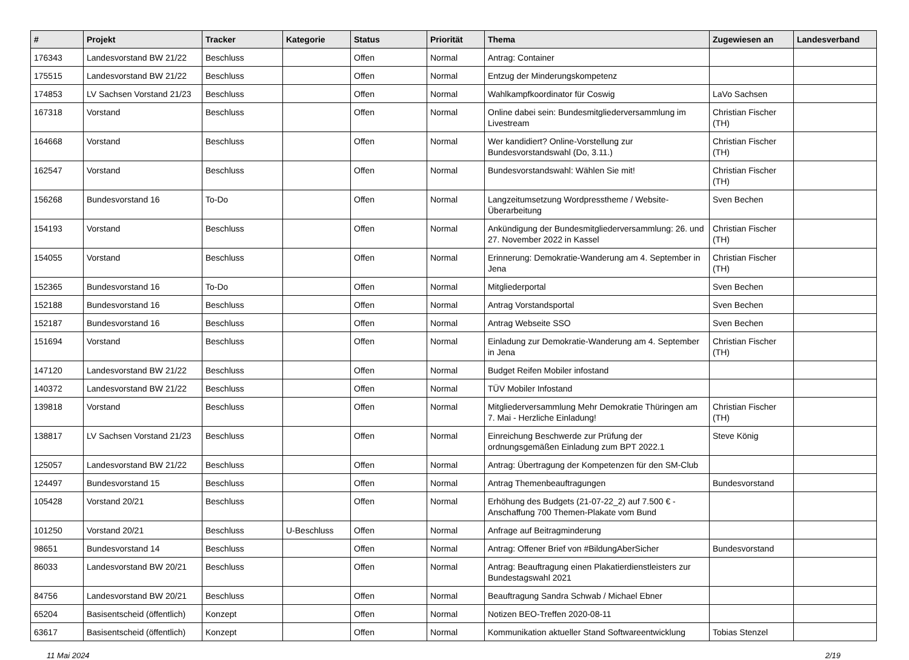| # | Projekt | Tracker | Kategorie | Status | Priorität | Thema | Zugewiesen an | Landesverband |
| --- | --- | --- | --- | --- | --- | --- | --- | --- |
| 176343 | Landesvorstand BW 21/22 | Beschluss | | Offen | Normal | Antrag: Container | | |
| 175515 | Landesvorstand BW 21/22 | Beschluss | | Offen | Normal | Entzug der Minderungskompetenz | | |
| 174853 | LV Sachsen Vorstand 21/23 | Beschluss | | Offen | Normal | Wahlkampfkoordinator für Coswig | LaVo Sachsen | |
| 167318 | Vorstand | Beschluss | | Offen | Normal | Online dabei sein: Bundesmitgliederversammlung im Livestream | Christian Fischer (TH) | |
| 164668 | Vorstand | Beschluss | | Offen | Normal | Wer kandidiert? Online-Vorstellung zur Bundesvorstandswahl (Do, 3.11.) | Christian Fischer (TH) | |
| 162547 | Vorstand | Beschluss | | Offen | Normal | Bundesvorstandswahl: Wählen Sie mit! | Christian Fischer (TH) | |
| 156268 | Bundesvorstand 16 | To-Do | | Offen | Normal | Langzeitumsetzung Wordpresstheme / Website-Überarbeitung | Sven Bechen | |
| 154193 | Vorstand | Beschluss | | Offen | Normal | Ankündigung der Bundesmitgliederversammlung: 26. und 27. November 2022 in Kassel | Christian Fischer (TH) | |
| 154055 | Vorstand | Beschluss | | Offen | Normal | Erinnerung: Demokratie-Wanderung am 4. September in Jena | Christian Fischer (TH) | |
| 152365 | Bundesvorstand 16 | To-Do | | Offen | Normal | Mitgliederportal | Sven Bechen | |
| 152188 | Bundesvorstand 16 | Beschluss | | Offen | Normal | Antrag Vorstandsportal | Sven Bechen | |
| 152187 | Bundesvorstand 16 | Beschluss | | Offen | Normal | Antrag Webseite SSO | Sven Bechen | |
| 151694 | Vorstand | Beschluss | | Offen | Normal | Einladung zur Demokratie-Wanderung am 4. September in Jena | Christian Fischer (TH) | |
| 147120 | Landesvorstand BW 21/22 | Beschluss | | Offen | Normal | Budget Reifen Mobiler infostand | | |
| 140372 | Landesvorstand BW 21/22 | Beschluss | | Offen | Normal | TÜV Mobiler Infostand | | |
| 139818 | Vorstand | Beschluss | | Offen | Normal | Mitgliederversammlung Mehr Demokratie Thüringen am 7. Mai - Herzliche Einladung! | Christian Fischer (TH) | |
| 138817 | LV Sachsen Vorstand 21/23 | Beschluss | | Offen | Normal | Einreichung Beschwerde zur Prüfung der ordnungsgemäßen Einladung zum BPT 2022.1 | Steve König | |
| 125057 | Landesvorstand BW 21/22 | Beschluss | | Offen | Normal | Antrag: Übertragung der Kompetenzen für den SM-Club | | |
| 124497 | Bundesvorstand 15 | Beschluss | | Offen | Normal | Antrag Themenbeauftragungen | Bundesvorstand | |
| 105428 | Vorstand 20/21 | Beschluss | | Offen | Normal | Erhöhung des Budgets (21-07-22_2) auf 7.500 € - Anschaffung 700 Themen-Plakate vom Bund | | |
| 101250 | Vorstand 20/21 | Beschluss | U-Beschluss | Offen | Normal | Anfrage auf Beitragminderung | | |
| 98651 | Bundesvorstand 14 | Beschluss | | Offen | Normal | Antrag: Offener Brief von #BildungAberSicher | Bundesvorstand | |
| 86033 | Landesvorstand BW 20/21 | Beschluss | | Offen | Normal | Antrag: Beauftragung einen Plakatierdienstleisters zur Bundestagswahl 2021 | | |
| 84756 | Landesvorstand BW 20/21 | Beschluss | | Offen | Normal | Beauftragung Sandra Schwab / Michael Ebner | | |
| 65204 | Basisentscheid (öffentlich) | Konzept | | Offen | Normal | Notizen BEO-Treffen 2020-08-11 | | |
| 63617 | Basisentscheid (öffentlich) | Konzept | | Offen | Normal | Kommunikation aktueller Stand Softwareentwicklung | Tobias Stenzel | |
11 Mai 2024 2/19